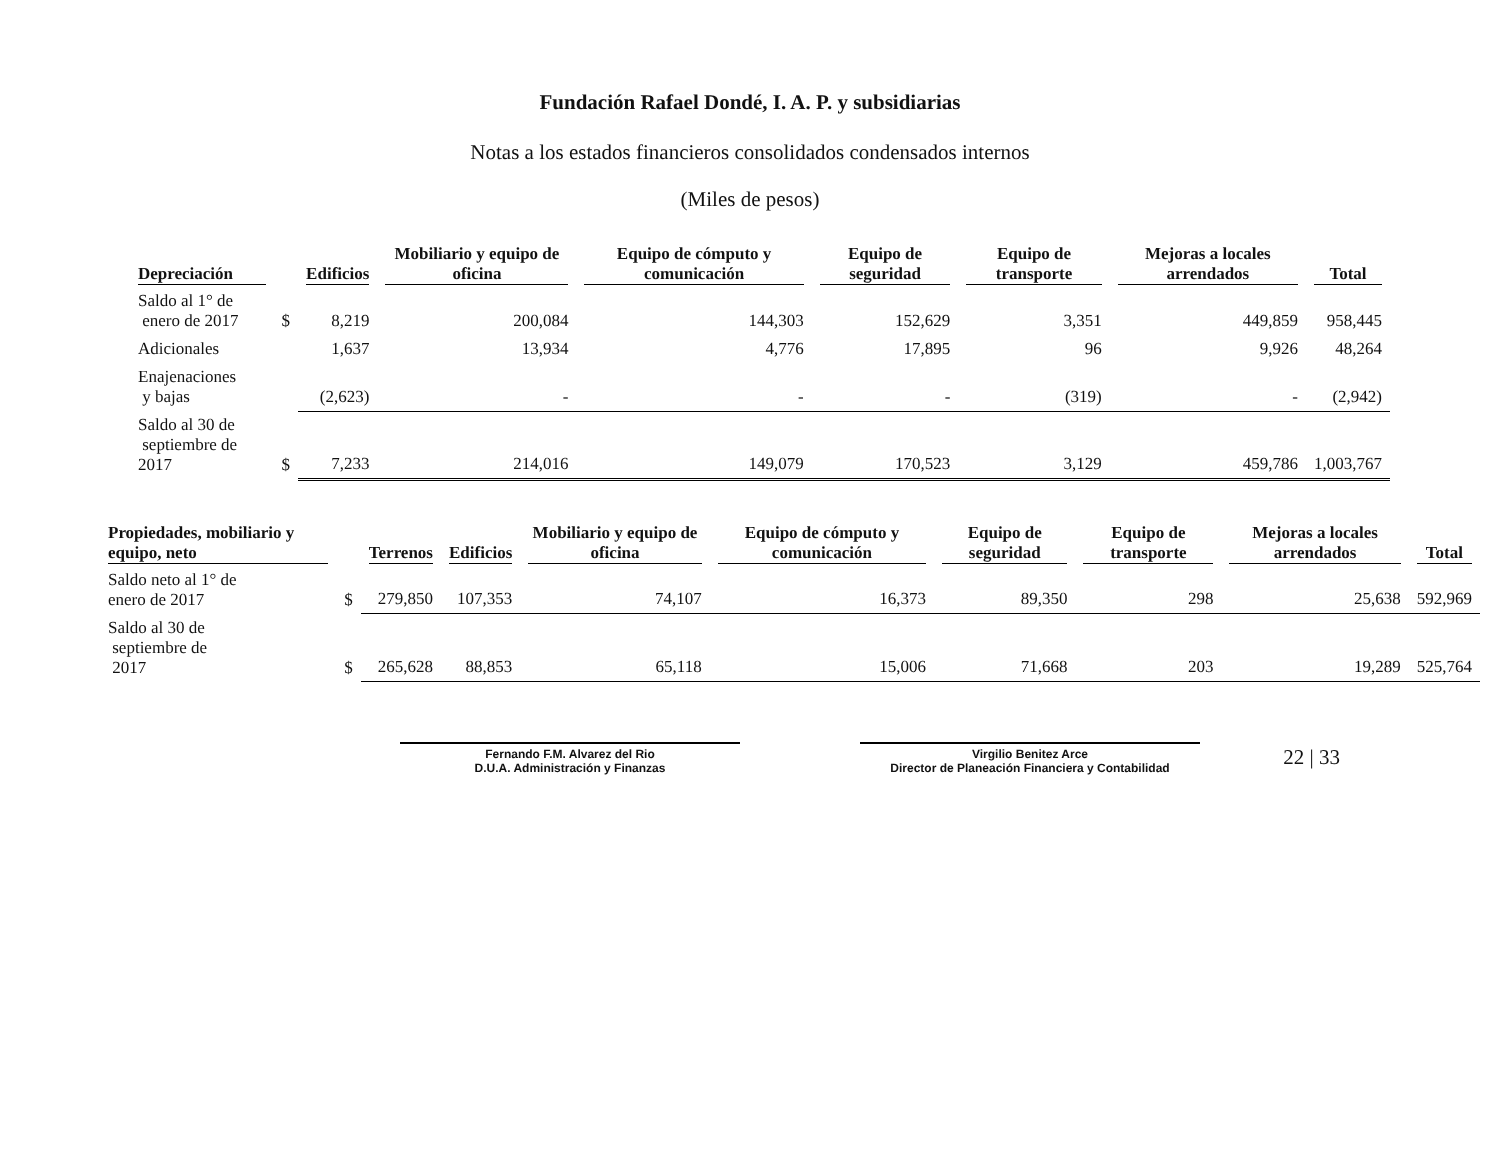Fundación Rafael Dondé, I. A. P. y subsidiarias
Notas a los estados financieros consolidados condensados internos
(Miles de pesos)
| Depreciación | | Edificios | Mobiliario y equipo de oficina | Equipo de cómputo y comunicación | Equipo de seguridad | Equipo de transporte | Mejoras a locales arrendados | Total |
| --- | --- | --- | --- | --- | --- | --- | --- | --- |
| Saldo al 1° de enero de 2017 | $ | 8,219 | 200,084 | 144,303 | 152,629 | 3,351 | 449,859 | 958,445 |
| Adicionales | | 1,637 | 13,934 | 4,776 | 17,895 | 96 | 9,926 | 48,264 |
| Enajenaciones y bajas | | (2,623) | - | - | - | (319) | - | (2,942) |
| Saldo al 30 de septiembre de 2017 | $ | 7,233 | 214,016 | 149,079 | 170,523 | 3,129 | 459,786 | 1,003,767 |
| Propiedades, mobiliario y equipo, neto | | Terrenos | Edificios | Mobiliario y equipo de oficina | Equipo de cómputo y comunicación | Equipo de seguridad | Equipo de transporte | Mejoras a locales arrendados | Total |
| --- | --- | --- | --- | --- | --- | --- | --- | --- | --- |
| Saldo neto al 1° de enero de 2017 | $ | 279,850 | 107,353 | 74,107 | 16,373 | 89,350 | 298 | 25,638 | 592,969 |
| Saldo al 30 de septiembre de 2017 | $ | 265,628 | 88,853 | 65,118 | 15,006 | 71,668 | 203 | 19,289 | 525,764 |
Fernando F.M. Alvarez del Rio
D.U.A. Administración y Finanzas
Virgilio Benitez Arce
Director de Planeación Financiera y Contabilidad
22 | 33